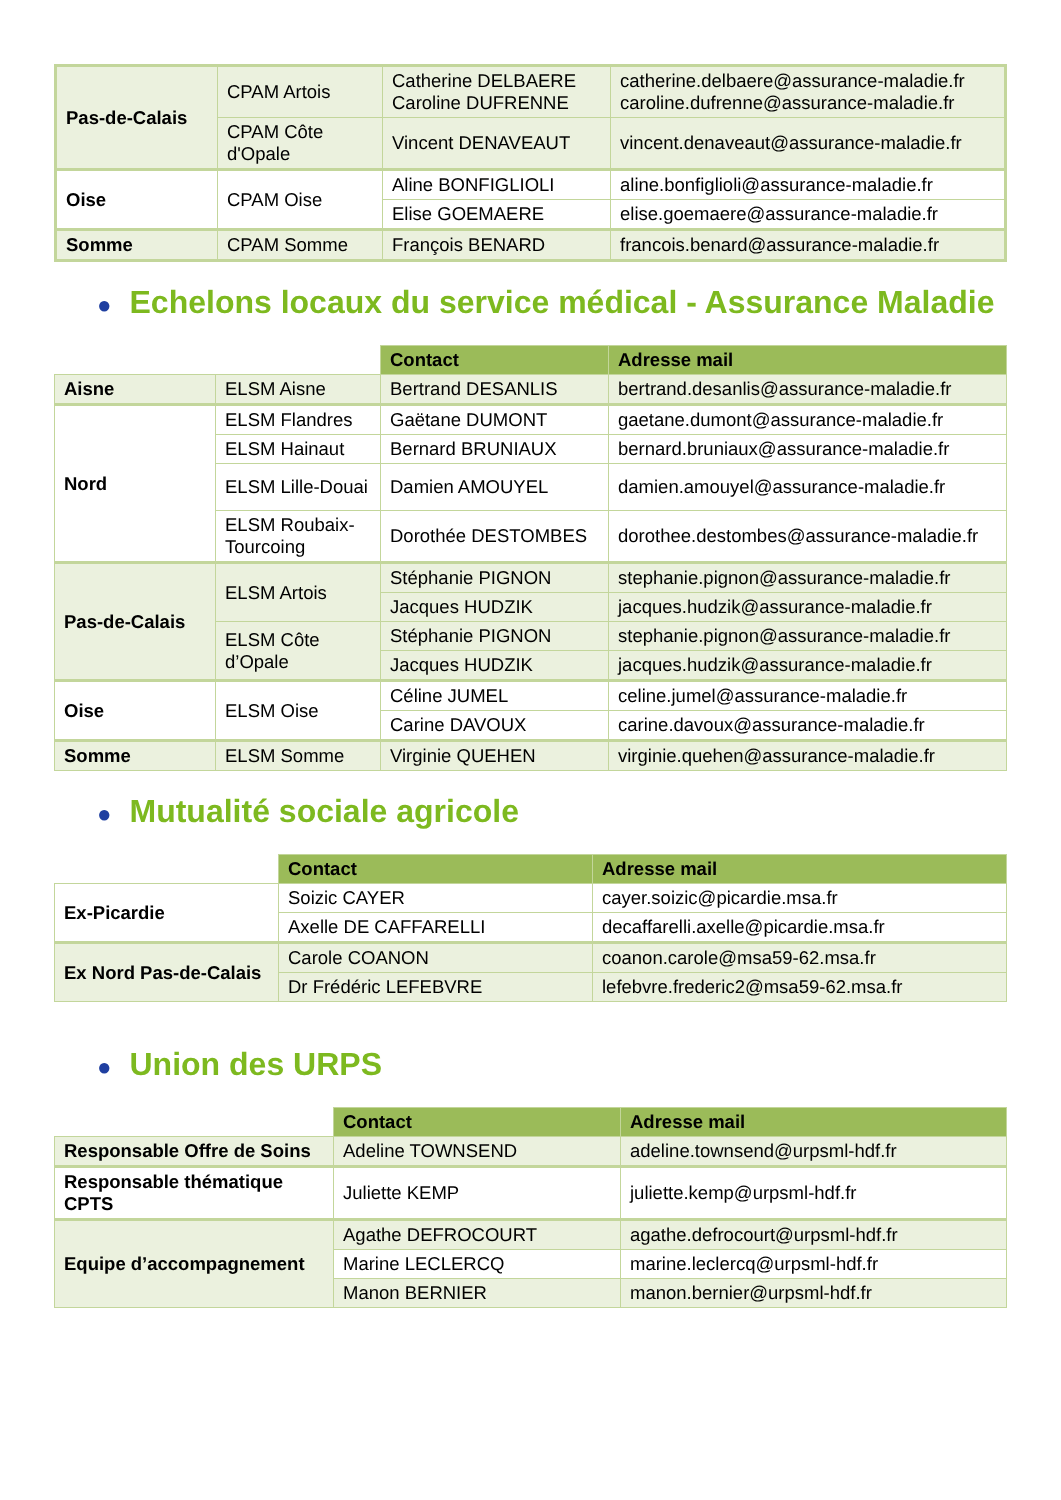| Pas-de-Calais | CPAM Artois | Catherine DELBAERE Caroline DUFRENNE | catherine.delbaere@assurance-maladie.fr caroline.dufrenne@assurance-maladie.fr |
| | CPAM Côte d'Opale | Vincent DENAVEAUT | vincent.denaveaut@assurance-maladie.fr |
| Oise | CPAM Oise | Aline BONFIGLIOLI | aline.bonfiglioli@assurance-maladie.fr |
| | | Elise GOEMAERE | elise.goemaere@assurance-maladie.fr |
| Somme | CPAM Somme | François BENARD | francois.benard@assurance-maladie.fr |
● Echelons locaux du service médical - Assurance Maladie
| | | Contact | Adresse mail |
| Aisne | ELSM Aisne | Bertrand DESANLIS | bertrand.desanlis@assurance-maladie.fr |
| Nord | ELSM Flandres | Gaëtane DUMONT | gaetane.dumont@assurance-maladie.fr |
| | ELSM Hainaut | Bernard BRUNIAUX | bernard.bruniaux@assurance-maladie.fr |
| | ELSM Lille-Douai | Damien AMOUYEL | damien.amouyel@assurance-maladie.fr |
| | ELSM Roubaix-Tourcoing | Dorothée DESTOMBES | dorothee.destombes@assurance-maladie.fr |
| Pas-de-Calais | ELSM Artois | Stéphanie PIGNON | stephanie.pignon@assurance-maladie.fr |
| | | Jacques HUDZIK | jacques.hudzik@assurance-maladie.fr |
| | ELSM Côte d’Opale | Stéphanie PIGNON | stephanie.pignon@assurance-maladie.fr |
| | | Jacques HUDZIK | jacques.hudzik@assurance-maladie.fr |
| Oise | ELSM Oise | Céline JUMEL | celine.jumel@assurance-maladie.fr |
| | | Carine DAVOUX | carine.davoux@assurance-maladie.fr |
| Somme | ELSM Somme | Virginie QUEHEN | virginie.quehen@assurance-maladie.fr |
● Mutualité sociale agricole
| | Contact | Adresse mail |
| Ex-Picardie | Soizic CAYER | cayer.soizic@picardie.msa.fr |
| | Axelle DE CAFFARELLI | decaffarelli.axelle@picardie.msa.fr |
| Ex Nord Pas-de-Calais | Carole COANON | coanon.carole@msa59-62.msa.fr |
| | Dr Frédéric LEFEBVRE | lefebvre.frederic2@msa59-62.msa.fr |
● Union des URPS
| | Contact | Adresse mail |
| Responsable Offre de Soins | Adeline TOWNSEND | adeline.townsend@urpsml-hdf.fr |
| Responsable thématique CPTS | Juliette KEMP | juliette.kemp@urpsml-hdf.fr |
| Equipe d’accompagnement | Agathe DEFROCOURT | agathe.defrocourt@urpsml-hdf.fr |
| | Marine LECLERCQ | marine.leclercq@urpsml-hdf.fr |
| | Manon BERNIER | manon.bernier@urpsml-hdf.fr |